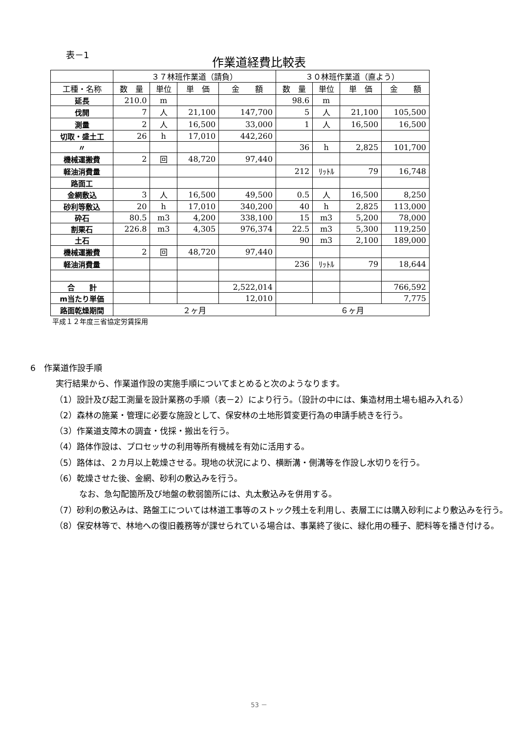表－1
作業道経費比較表
| | ３７林班作業道（請負） | | | | ３０林班作業道（直よう） | | | |
| --- | --- | --- | --- | --- | --- | --- | --- | --- |
| 工種・名称 | 数 量 | 単位 | 単 価 | 金 額 | 数 量 | 単位 | 単 価 | 金 額 |
| 延長 | 210.0 | m | | | 98.6 | m | | |
| 伐開 | 7 | 人 | 21,100 | 147,700 | 5 | 人 | 21,100 | 105,500 |
| 測量 | 2 | 人 | 16,500 | 33,000 | 1 | 人 | 16,500 | 16,500 |
| 切取・盛土工 | 26 | h | 17,010 | 442,260 | | | | |
| 〃 | | | | | 36 | h | 2,825 | 101,700 |
| 機械運搬費 | 2 | 回 | 48,720 | 97,440 | | | | |
| 軽油消費量 | | | | | 212 | ﾘｯﾄﾙ | 79 | 16,748 |
| 路面工 | | | | | | | | |
| 金網敷込 | 3 | 人 | 16,500 | 49,500 | 0.5 | 人 | 16,500 | 8,250 |
| 砂利等敷込 | 20 | h | 17,010 | 340,200 | 40 | h | 2,825 | 113,000 |
| 砕石 | 80.5 | m3 | 4,200 | 338,100 | 15 | m3 | 5,200 | 78,000 |
| 割栗石 | 226.8 | m3 | 4,305 | 976,374 | 22.5 | m3 | 5,300 | 119,250 |
| 土石 | | | | | 90 | m3 | 2,100 | 189,000 |
| 機械運搬費 | 2 | 回 | 48,720 | 97,440 | | | | |
| 軽油消費量 | | | | | 236 | ﾘｯﾄﾙ | 79 | 18,644 |
| 合 計 | | | | 2,522,014 | | | | 766,592 |
| m当たり単価 | | | | 12,010 | | | | 7,775 |
| 路面乾燥期間 | ２ヶ月 | | | | ６ヶ月 | | | |
平成１２年度三省協定労賃採用
6　作業道作設手順
実行結果から、作業道作設の実施手順についてまとめると次のようなります。
（1）設計及び起工測量を設計業務の手順（表－2）により行う。（設計の中には、集造材用土場も組み入れる）
（2）森林の施業・管理に必要な施設として、保安林の土地形質変更行為の申請手続きを行う。
（3）作業道支障木の調査・伐採・搬出を行う。
（4）路体作設は、プロセッサの利用等所有機械を有効に活用する。
（5）路体は、２カ月以上乾燥させる。現地の状況により、横断溝・側溝等を作設し水切りを行う。
（6）乾燥させた後、金網、砂利の敷込みを行う。
なお、急勾配箇所及び地盤の軟弱箇所には、丸太敷込みを併用する。
（7）砂利の敷込みは、路盤工については林道工事等のストック残土を利用し、表層工には購入砂利により敷込みを行う。
（8）保安林等で、林地への復旧義務等が課せられている場合は、事業終了後に、緑化用の種子、肥料等を播き付ける。
53 －